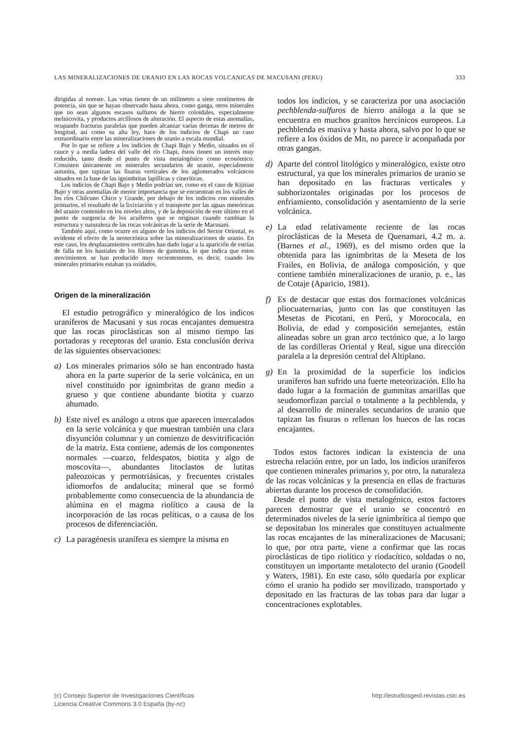LAS MINERALIZACIONES DE URANIO EN LAS ROCAS VOLCANICAS DE MACUSANI (PERU) 333
dirigidas al noreste. Las vetas tienen de un milímetro a siete centímetros de potencia, sin que se hayan observado hasta ahora, como ganga, otros minerales que no sean algunos escasos sulfuros de hierro coloidales, especialmente melnicovita, y productos arcillosos de alteración. El aspecto de estas anomalías, ocupando fracturas paralelas que pueden alcanzar varias decenas de metros de longitud, así como su alta ley, hace de los indicios de Chapi un caso extraordinario entre las mineralizaciones de uranio a escala mundial.
Por lo que se refiere a los indicios de Chapi Bajo y Medio, situados en el cauce y a media ladera del valle del río Chapi, éstos tienen un interés muy reducido, tanto desde el punto de vista metalogénico como económico. Consisten únicamente en minerales secundarios de uranio, especialmente autunita, que tapizan las fisuras verticales de los aglomerados volcánicos situados en la base de las ignimbritas lapíllicas y cineríticas.
Los indicios de Chapi Bajo y Medio podrían ser, como en el caso de Kijitian Bajo y otras anomalías de menor importancia que se encuentran en los valles de los ríos Chilcuno Chico y Grande, por debajo de los indicios con minerales primarios, el resultado de la lixiviación y el transporte por las aguas meteóricas del uranio contenido en los niveles altos, y de la deposición de este último en el punto de surgencia de los acuíferos que se originan cuando cambian la estructura y naturaleza de las rocas volcánicas de la serie de Macusani.
También aquí, como ocurre en alguno de los indicios del Sector Oriental, es evidente el efecto de la neotectónica sobre las mineralizaciones de uranio. En este caso, los desplazamientos verticales han dado lugar a la aparición de estrías de falla en los hastiales de los filones de gummita, lo que indica que estos movimientos se han producido muy recientemente, es decir, cuando los minerales primarios estaban ya oxidados.
Origen de la mineralización
El estudio petrográfico y mineralógico de los indicos uraníferos de Macusani y sus rocas encajantes demuestra que las rocas piroclásticas son al mismo tiempo las portadoras y receptoras del uranio. Esta conclusión deriva de las siguientes observaciones:
a) Los minerales primarios sólo se han encontrado hasta ahora en la parte superior de la serie volcánica, en un nivel constituido por ignimbritas de grano medio a grueso y que contiene abundante biotita y cuarzo ahumado.
b) Este nivel es análogo a otros que aparecen intercalados en la serie volcánica y que muestran también una clara disyunción columnar y un comienzo de desvitrificación de la matriz. Esta contiene, además de los componentes normales —cuarzo, feldespatos, biotita y algo de moscovita—, abundantes litoclastos de lutitas paleozoicas y permotriásicas, y frecuentes cristales idiomorfos de andalucita; mineral que se formó probablemente como consecuencia de la abundancia de alúmina en el magma riolítico a causa de la incorporación de las rocas pelíticas, o a causa de los procesos de diferenciación.
c) La paragénesis uranífera es siempre la misma en
todos los indicios, y se caracteriza por una asociación pechblenda-sulfuros de hierro análoga a la que se encuentra en muchos granitos hercínicos europeos. La pechblenda es masiva y hasta ahora, salvo por lo que se refiere a los óxidos de Mn, no parece ir aconpañada por otras gangas.
d) Aparte del control litológico y mineralógico, existe otro estructural, ya que los minerales primarios de uranio se han depositado en las fracturas verticales y subhorizontales originadas por los procesos de enfriamiento, consolidación y asentamiento de la serie volcánica.
e) La edad relativamente reciente de las rocas piroclásticas de la Meseta de Quenamari, 4.2 m. a. (Barnes et al., 1969), es del mismo orden que la obtenida para las ignimbritas de la Meseta de los Frailes, en Bolivia, de análoga composición, y que contiene también mineralizaciones de uranio, p. e., las de Cotaje (Aparicio, 1981).
f) Es de destacar que estas dos formaciones volcánicas pliocuaternarias, junto con las que constituyen las Mesetas de Picotani, en Perú, y Morococala, en Bolivia, de edad y composición semejantes, están alineadas sobre un gran arco tectónico que, a lo largo de las cordilleras Oriental y Real, sigue una dirección paralela a la depresión central del Altiplano.
g) En la proximidad de la superficie los indicios uraníferos han sufrido una fuerte meteorización. Ello ha dado lugar a la formación de gummitas amarillas que seudomorfizan parcial o totalmente a la pechblenda, y al desarrollo de minerales secundarios de uranio que tapizan las fisuras o rellenan los huecos de las rocas encajantes.
Todos estos factores indican la existencia de una estrecha relación entre, por un lado, los indicios uraníferos que contienen minerales primarios y, por otro, la naturaleza de las rocas volcánicas y la presencia en ellas de fracturas abiertas durante los procesos de consolidación.
Desde el punto de vista metalogénico, estos factores parecen demostrar que el uranio se concentró en determinados niveles de la serie ignimbrítica al tiempo que se depositaban los minerales que constituyen actualmente las rocas encajantes de las mineralizaciones de Macusani; lo que, por otra parte, viene a confirmar que las rocas piroclásticas de tipo riolítico y riodacítico, soldadas o no, constituyen un importante metalotecto del uranio (Goodell y Waters, 1981). En este caso, sólo quedaría por explicar cómo el uranio ha podido ser movilizado, transportado y depositado en las fracturas de las tobas para dar lugar a concentraciones explotables.
(c) Consejo Superior de Investigaciones Científicas
Licencia Creative Commons 3.0 España (by-nc)
http://estudiosgeol.revistas.csic.es